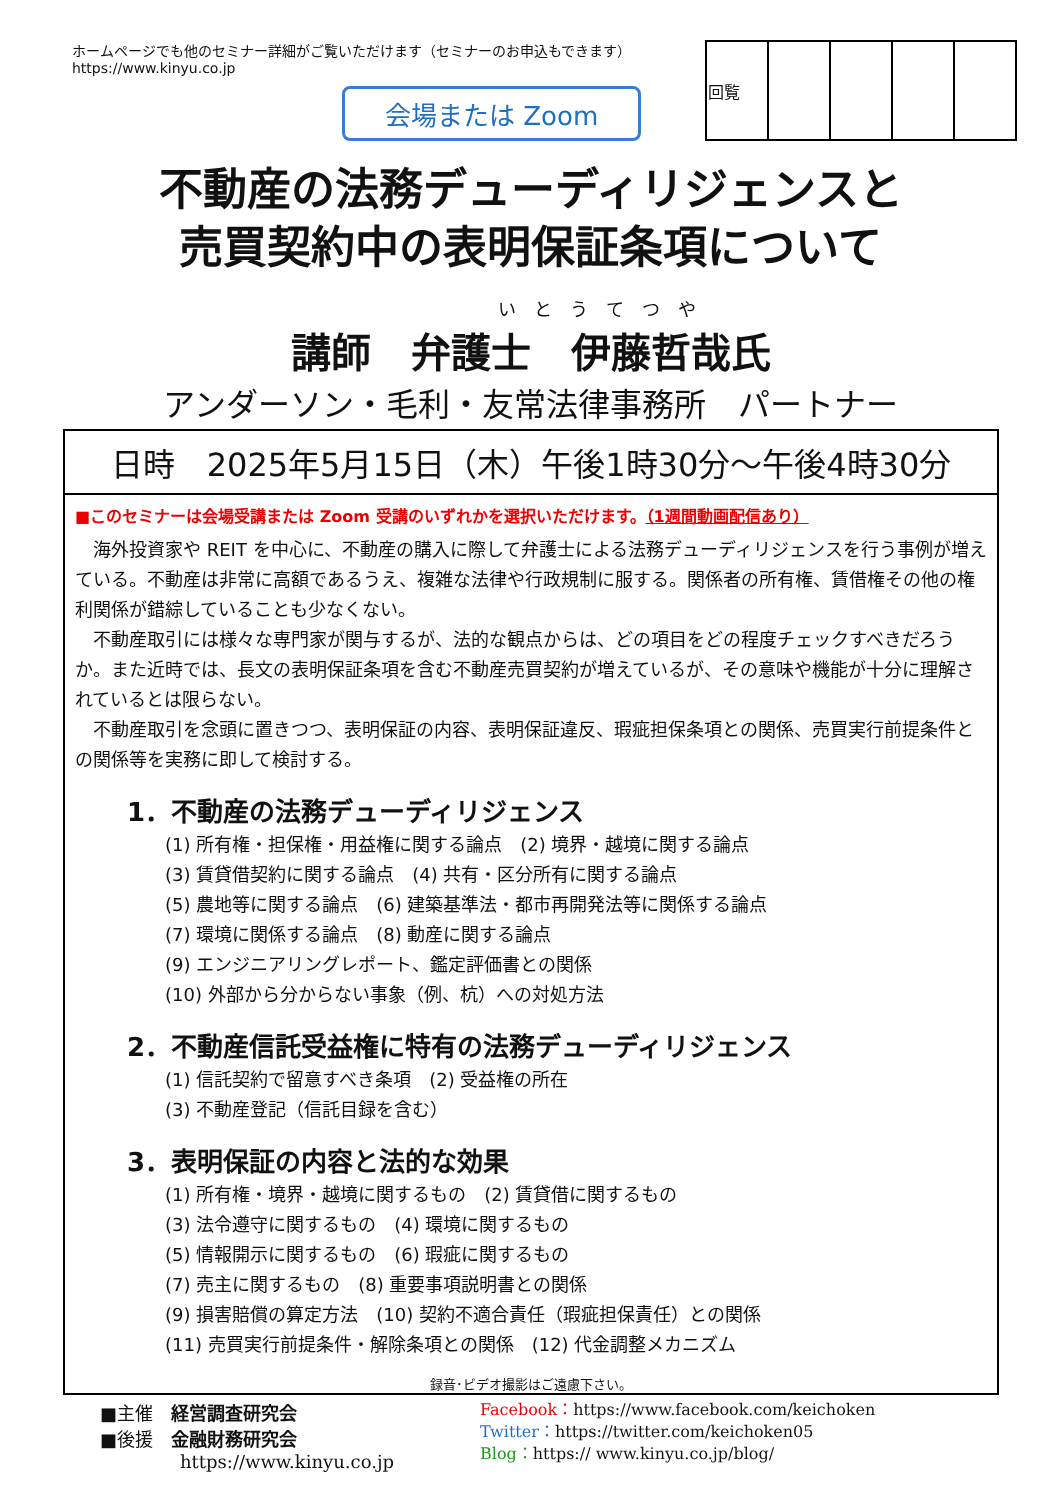ホームページでも他のセミナー詳細がご覧いただけます（セミナーのお申込もできます）
https://www.kinyu.co.jp
会場または Zoom
| 回覧 | | | | |
不動産の法務デューディリジェンスと
売買契約中の表明保証条項について
いとうてつや
講師　弁護士　伊藤哲哉氏
アンダーソン・毛利・友常法律事務所　パートナー
日時　2025年5月15日（木）午後1時30分～午後4時30分
■このセミナーは会場受講または Zoom 受講のいずれかを選択いただけます。（1週間動画配信あり）
海外投資家や REIT を中心に、不動産の購入に際して弁護士による法務デューディリジェンスを行う事例が増えている。不動産は非常に高額であるうえ、複雑な法律や行政規制に服する。関係者の所有権、賃借権その他の権利関係が錯綜していることも少なくない。
不動産取引には様々な専門家が関与するが、法的な観点からは、どの項目をどの程度チェックすべきだろうか。また近時では、長文の表明保証条項を含む不動産売買契約が増えているが、その意味や機能が十分に理解されているとは限らない。
不動産取引を念頭に置きつつ、表明保証の内容、表明保証違反、瑕疵担保条項との関係、売買実行前提条件との関係等を実務に即して検討する。
1．不動産の法務デューディリジェンス
(1) 所有権・担保権・用益権に関する論点　(2) 境界・越境に関する論点
(3) 賃貸借契約に関する論点　(4) 共有・区分所有に関する論点
(5) 農地等に関する論点　(6) 建築基準法・都市再開発法等に関係する論点
(7) 環境に関係する論点　(8) 動産に関する論点
(9) エンジニアリングレポート、鑑定評価書との関係
(10) 外部から分からない事象（例、杭）への対処方法
2．不動産信託受益権に特有の法務デューディリジェンス
(1) 信託契約で留意すべき条項　(2) 受益権の所在
(3) 不動産登記（信託目録を含む）
3．表明保証の内容と法的な効果
(1) 所有権・境界・越境に関するもの　(2) 賃貸借に関するもの
(3) 法令遵守に関するもの　(4) 環境に関するもの
(5) 情報開示に関するもの　(6) 瑕疵に関するもの
(7) 売主に関するもの　(8) 重要事項説明書との関係
(9) 損害賠償の算定方法　(10) 契約不適合責任（瑕疵担保責任）との関係
(11) 売買実行前提条件・解除条項との関係　(12) 代金調整メカニズム
録音･ビデオ撮影はご遠慮下さい。
■主催　経営調査研究会
■後援　金融財務研究会
https://www.kinyu.co.jp
Facebook：https://www.facebook.com/keichoken
Twitter：https://twitter.com/keichoken05
Blog：https:// www.kinyu.co.jp/blog/